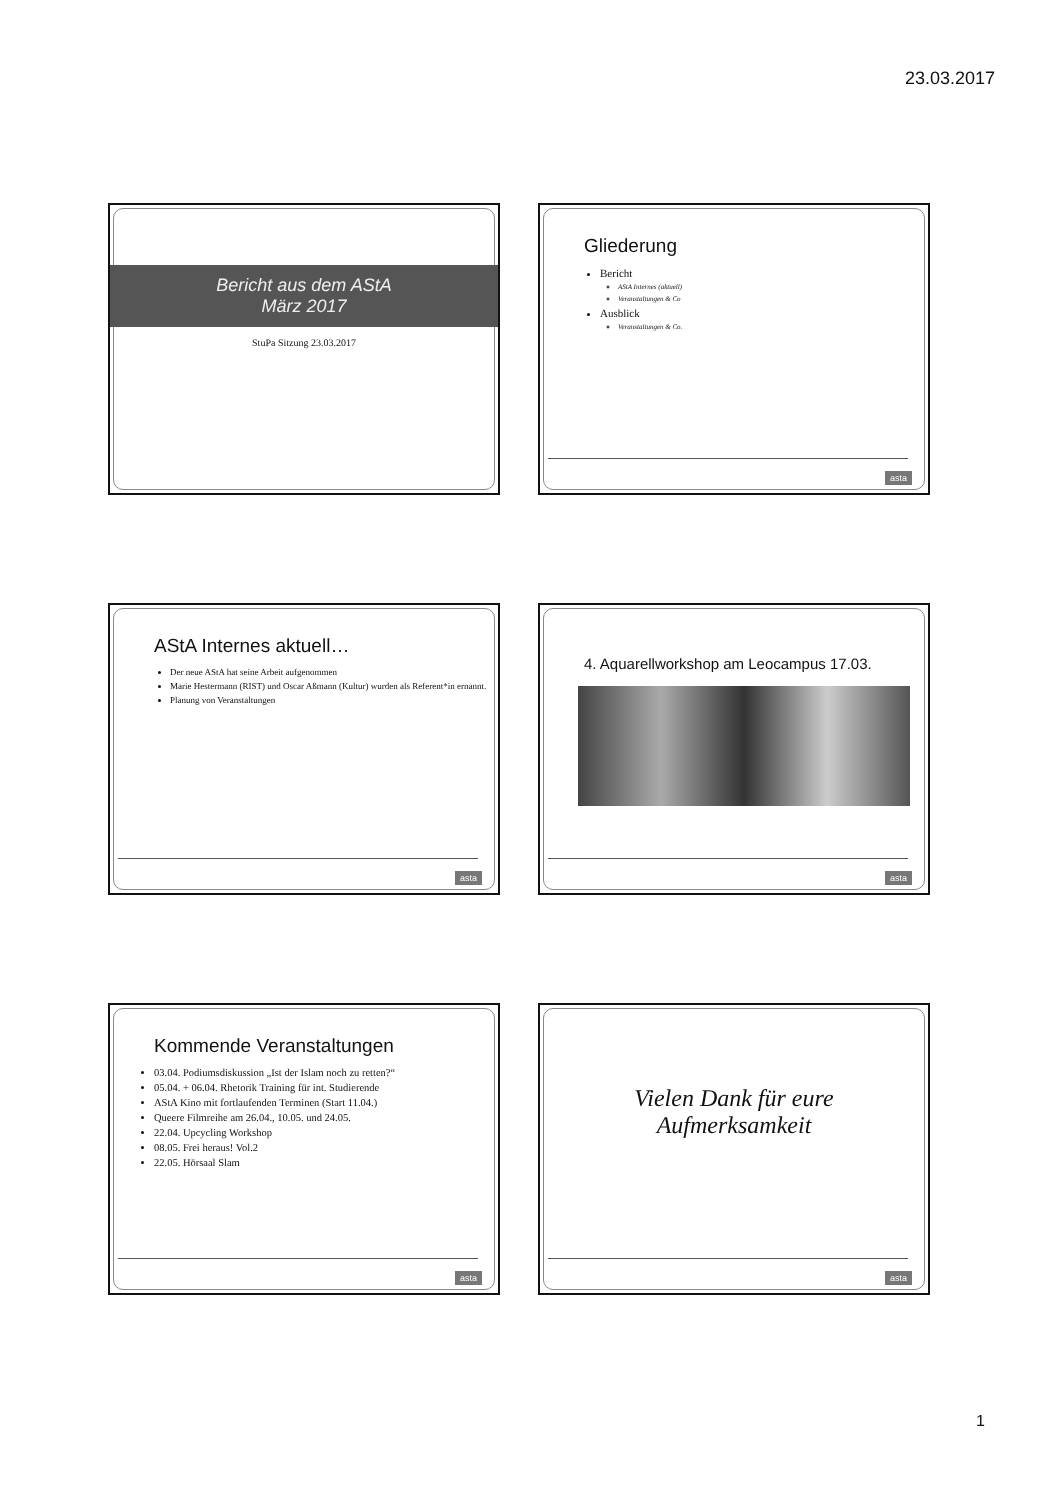23.03.2017
Bericht aus dem AStA
März 2017
StuPa Sitzung 23.03.2017
Gliederung
Bericht
AStA Internes (aktuell)
Veranstaltungen & Co
Ausblick
Veranstaltungen & Co.
asta
AStA Internes aktuell…
Der neue AStA hat seine Arbeit aufgenommen
Marie Hestermann (RIST) und Oscar Aßmann (Kultur) wurden als Referent*in ernannt.
Planung von Veranstaltungen
asta
4. Aquarellworkshop am Leocampus 17.03.
asta
Kommende Veranstaltungen
03.04. Podiumsdiskussion „Ist der Islam noch zu retten?“
05.04. + 06.04. Rhetorik Training für int. Studierende
AStA Kino mit fortlaufenden Terminen (Start 11.04.)
Queere Filmreihe am 26.04., 10.05. und 24.05.
22.04. Upcycling Workshop
08.05. Frei heraus! Vol.2
22.05. Hörsaal Slam
asta
Vielen Dank für eure
Aufmerksamkeit
asta
1